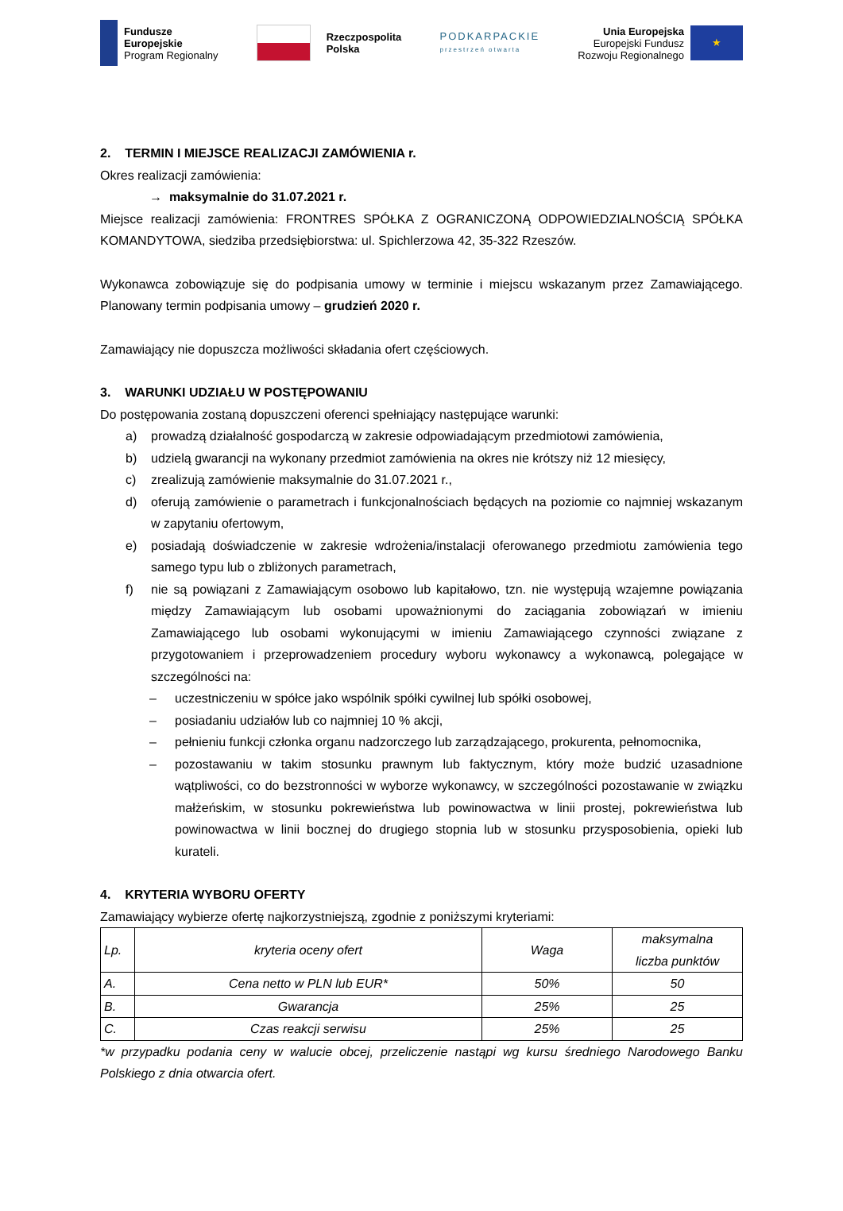Fundusze
Europejskie
Program Regionalny
Rzeczpospolita
Polska
PODKARPACKIE
przestrzeń otwarta
Unia Europejska
Europejski Fundusz
Rozwoju Regionalnego ★
2. TERMIN I MIEJSCE REALIZACJI ZAMÓWIENIA r.
Okres realizacji zamówienia:
→ maksymalnie do 31.07.2021 r.
Miejsce realizacji zamówienia: FRONTRES SPÓŁKA Z OGRANICZONĄ ODPOWIEDZIALNOŚCIĄ SPÓŁKA KOMANDYTOWA, siedziba przedsiębiorstwa: ul. Spichlerzowa 42, 35-322 Rzeszów.
Wykonawca zobowiązuje się do podpisania umowy w terminie i miejscu wskazanym przez Zamawiającego. Planowany termin podpisania umowy – grudzień 2020 r.
Zamawiający nie dopuszcza możliwości składania ofert częściowych.
3. WARUNKI UDZIAŁU W POSTĘPOWANIU
Do postępowania zostaną dopuszczeni oferenci spełniający następujące warunki:
a) prowadzą działalność gospodarczą w zakresie odpowiadającym przedmiotowi zamówienia,
b) udzielą gwarancji na wykonany przedmiot zamówienia na okres nie krótszy niż 12 miesięcy,
c) zrealizują zamówienie maksymalnie do 31.07.2021 r.,
d) oferują zamówienie o parametrach i funkcjonalnościach będących na poziomie co najmniej wskazanym w zapytaniu ofertowym,
e) posiadają doświadczenie w zakresie wdrożenia/instalacji oferowanego przedmiotu zamówienia tego samego typu lub o zbliżonych parametrach,
f) nie są powiązani z Zamawiającym osobowo lub kapitałowo, tzn. nie występują wzajemne powiązania między Zamawiającym lub osobami upoważnionymi do zaciągania zobowiązań w imieniu Zamawiającego lub osobami wykonującymi w imieniu Zamawiającego czynności związane z przygotowaniem i przeprowadzeniem procedury wyboru wykonawcy a wykonawcą, polegające w szczególności na:
– uczestniczeniu w spółce jako wspólnik spółki cywilnej lub spółki osobowej,
– posiadaniu udziałów lub co najmniej 10 % akcji,
– pełnieniu funkcji członka organu nadzorczego lub zarządzającego, prokurenta, pełnomocnika,
– pozostawaniu w takim stosunku prawnym lub faktycznym, który może budzić uzasadnione wątpliwości, co do bezstronności w wyborze wykonawcy, w szczególności pozostawanie w związku małżeńskim, w stosunku pokrewieństwa lub powinowactwa w linii prostej, pokrewieństwa lub powinowactwa w linii bocznej do drugiego stopnia lub w stosunku przysposobienia, opieki lub kurateli.
4. KRYTERIA WYBORU OFERTY
Zamawiający wybierze ofertę najkorzystniejszą, zgodnie z poniższymi kryteriami:
| Lp. | kryteria oceny ofert | Waga | maksymalna liczba punktów |
| --- | --- | --- | --- |
| A. | Cena netto w PLN lub EUR* | 50% | 50 |
| B. | Gwarancja | 25% | 25 |
| C. | Czas reakcji serwisu | 25% | 25 |
*w przypadku podania ceny w walucie obcej, przeliczenie nastąpi wg kursu średniego Narodowego Banku Polskiego z dnia otwarcia ofert.